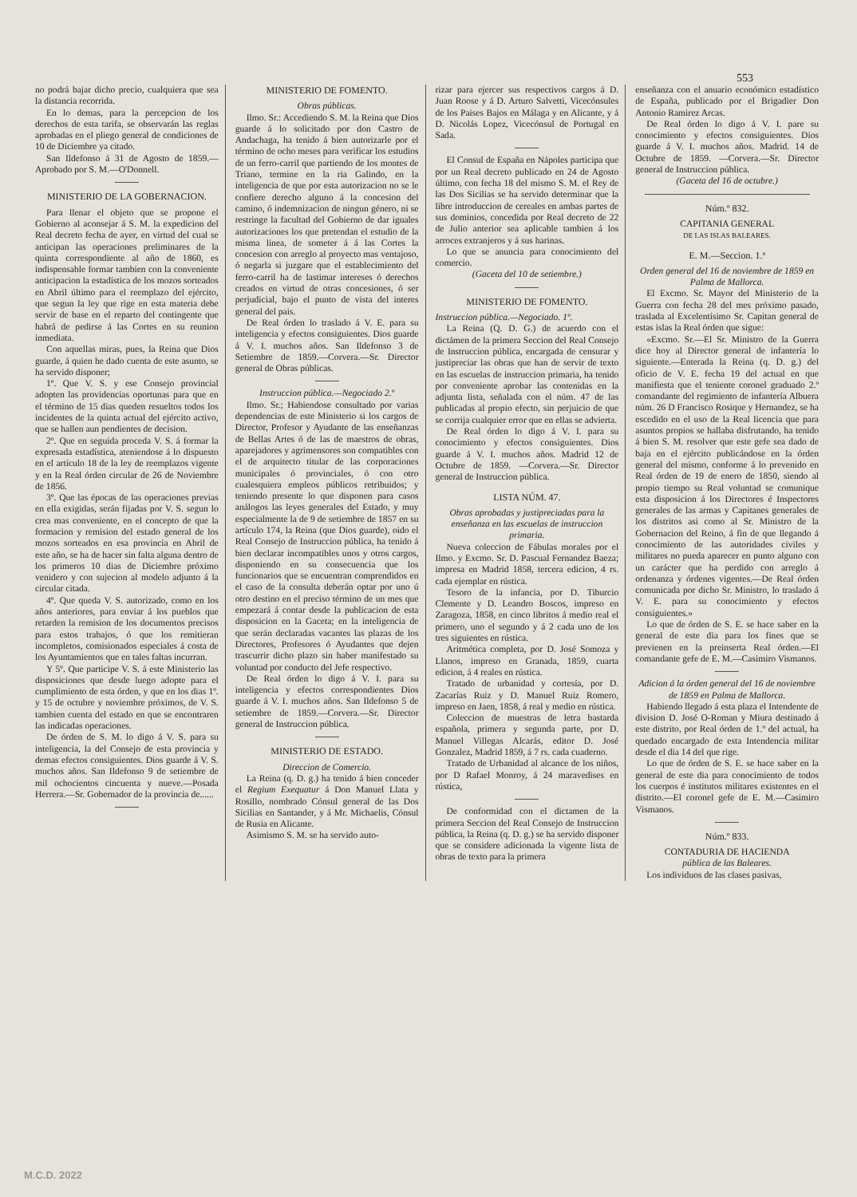553
no podrá bajar dicho precio, cualquiera que sea la distancia recorrida.
En lo demas, para la percepcion de los derechos de esta tarifa, se observarán las reglas aprobadas en el pliego general de condiciones de 10 de Diciembre ya citado.
San Ildefonso á 31 de Agosto de 1859.—Aprobado por S. M.—O'Donnell.
MINISTERIO DE LA GOBERNACION.
Para llenar el objeto que se propone el Gobierno al aconsejar á S. M. la expedicion del Real decreto fecha de ayer, en virtud del cual se anticipan las operaciones preliminares de la quinta correspondiente al año de 1860, es indispensable formar tambien con la conveniente anticipacion la estadística de los mozos sorteados en Abril último para el reemplazo del ejército, que segun la ley que rige en esta materia debe servir de base en el reparto del contingente que habrá de pedirse á las Cortes en su reunion inmediata.
Con aquellas miras, pues, la Reina que Dios guarde, á quien he dado cuenta de este asunto, se ha servido disponer;
1º. Que V. S. y ese Consejo provincial adopten las providencias oportunas para que en el término de 15 dias queden resueltos todos los incidentes de la quinta actual del ejército activo, que se hallen aun pendientes de decision.
2º. Que en seguida proceda V. S. á formar la expresada estadística, ateniendose á lo dispuesto en el artículo 18 de la ley de reemplazos vigente y en la Real órden circular de 26 de Noviembre de 1856.
3º. Que las épocas de las operaciones previas en ella exigidas, serán fijadas por V. S. segun lo crea mas conveniente, en el concepto de que la formacion y remision del estado general de los mozos sorteados en esa provincia en Abril de este año, se ha de hacer sin falta alguna dentro de los primeros 10 dias de Diciembre próximo venidero y con sujecion al modelo adjunto á la circular citada.
4º. Que queda V. S. autorizado, como en los años anteriores, para enviar á los pueblos que retarden la remision de los documentos precisos para estos trabajos, ó que los remitieran incompletos, comisionados especiales á costa de los Ayuntamientos que en tales faltas incurran.
Y 5º. Que participe V. S. á este Ministerio las disposiciones que desde luego adopte para el cumplimiento de esta órden, y que en los dias 1º. y 15 de octubre y noviembre próximos, de V. S. tambien cuenta del estado en que se encontraren las indicadas operaciones.
De órden de S. M. lo digo á V. S. para su inteligencia, la del Consejo de esta provincia y demas efectos consiguientes. Dios guarde á V. S. muchos años. San Ildefonso 9 de setiembre de mil ochocientos cincuenta y nueve.—Posada Herrera.—Sr. Gobernador de la provincia de......
MINISTERIO DE FOMENTO.
Obras públicas.
Ilmo. Sr.: Accediendo S. M. la Reina que Dios guarde á lo solicitado por don Castro de Andachaga, ha tenido á bien autorizarle por el término de ocho meses para verificar los estudios de un ferro-carril que partiendo de los montes de Triano, termine en la ria Galindo, en la inteligencia de que por esta autorizacion no se le confiere derecho alguno á la concesion del camino, ó indemnizacion de ningun género, ni se restringe la facultad del Gobierno de dar iguales autorizaciones los que pretendan el estudio de la misma linea, de someter á á las Cortes la concesion con arreglo al proyecto mas ventajoso, ó negarla si juzgare que el establecimiento del ferro-carril ha de lastimar intereses ó derechos creados en virtud de otras concesiones, ó ser perjudicial, bajo el punto de vista del interes general del pais.
De Real órden lo traslado á V. E. para su inteligencia y efectos consiguientes. Dios guarde á V. I. muchos años. San Ildefonso 3 de Setiembre de 1859.—Corvera.—Sr. Director general de Obras públicas.
Instruccion pública.—Negociado 2.º
Ilmo. Sr.; Habiendose consultado por varias dependencias de este Ministerio si los cargos de Director, Profesor y Ayudante de las enseñanzas de Bellas Artes ó de las de maestros de obras, aparejadores y agrimensores son compatibles con el de arquitecto titular de las corporaciones municipales ó provinciales, ó con otro cualesquiera empleos públicos retribuidos; y teniendo presente lo que disponen para casos análogos las leyes generales del Estado, y muy especialmente la de 9 de setiembre de 1857 en su artículo 174, la Reina (que Dios guarde), oido el Real Consejo de Instruccion pública, ha tenido á bien declarar incompatibles unos y otros cargos, disponiendo en su consecuencia que los funcionarios que se encuentran comprendidos en el caso de la consulta deberán optar por uno ú otro destino en el preciso término de un mes que empezará á contar desde la publicacion de esta disposicion en la Gaceta; en la inteligencia de que serán declaradas vacantes las plazas de los Directores, Profesores ó Ayudantes que dejen trascurrir dicho plazo sin haber manifestado su voluntad por conducto del Jefe respectivo.
De Real órden lo digo á V. I. para su inteligencia y efectos correspondientes Dios guarde á V. I. muchos años. San Ildefonso 5 de setiembre de 1859.—Corvera.—Sr. Director general de Instruccion pública.
MINISTERIO DE ESTADO.
Direccion de Comercio.
La Reina (q. D. g.) ha tenido á bien conceder el Regium Exequatur á Don Manuel Llata y Rosillo, nombrado Cónsul general de las Dos Sicilias en Santander, y á Mr. Michaelis, Cónsul de Rusia en Alicante.
Asimismo S. M. se ha servido auto-
rizar para ejercer sus respectivos cargos á D. Juan Roose y á D. Arturo Salvetti, Vicecónsules de los Paises Bajos en Málaga y en Alicante, y á D. Nicolás Lopez, Vicecónsul de Portugal en Sada.
El Consul de España en Nápoles participa que por un Real decreto publicado en 24 de Agosto último, con fecha 18 del mismo S. M. el Rey de las Dos Sicilias se ha servido determinar que la libre introduccion de cereales en ambas partes de sus dominios, concedida por Real decreto de 22 de Julio anterior sea aplicable tambien á los arroces extranjeros y á sus harinas.
Lo que se anuncia para conocimiento del comercio.
(Gaceta del 10 de setiembre.)
MINISTERIO DE FOMENTO.
Instruccion pública.—Negociado. 1º.
La Reina (Q. D. G.) de acuerdo con el dictámen de la primera Seccion del Real Consejo de Instruccion pública, encargada de censurar y justipreciar las obras que han de servir de texto en las escuelas de instruccion primaria, ha tenido por conveniente aprobar las contenidas en la adjunta lista, señalada con el núm. 47 de las publicadas al propio efecto, sin perjuicio de que se corrija cualquier error que en ellas se advierta.
De Real órden lo digo á V. I. para su conocimiento y efectos consiguientes. Dios guarde á V. I. muchos años. Madrid 12 de Octubre de 1859. —Corvera.—Sr. Director general de Instruccion pública.
LISTA NÚM. 47.
Obras aprobadas y justipreciadas para la enseñanza en las escuelas de instruccion primaria.
Nueva coleccion de Fábulas morales por el Ilmo. y Excmo. Sr. D. Pascual Fernandez Baeza; impresa en Madrid 1858, tercera edicion, 4 rs. cada ejemplar en rústica.
Tesoro de la infancia, por D. Tiburcio Clemente y D. Leandro Boscos, impreso en Zaragoza, 1858, en cinco libritos á medio real el primero, uno el segundo y á 2 cada uno de los tres siguientes en rústica.
Aritmética completa, por D. José Somoza y Llanos, impreso en Granada, 1859, cuarta edicion, á 4 reales en rústica.
Tratado de urbanidad y cortesía, por D. Zacarías Ruiz y D. Manuel Ruiz Romero, impreso en Jaen, 1858, á real y medio en rústica.
Coleccion de muestras de letra bastarda española, primera y segunda parte, por D. Manuel Villegas Alcarás, editor D. José Gonzalez, Madrid 1859, á 7 rs. cada cuaderno.
Tratado de Urbanidad al alcance de los niños, por D Rafael Monroy, á 24 maravedises en rústica,
De conformidad con el dictamen de la primera Seccion del Real Consejo de Instruccion pública, la Reina (q. D. g.) se ha servido disponer que se considere adicionada la vigente lista de obras de texto para la primera
enseñanza con el anuario económico estadístico de España, publicado por el Brigadier Don Antonio Ramirez Arcas.
De Real órden lo digo á V. I. pare su conocimiento y efectos consiguientes. Dios guarde á V. I. muchos años. Madrid. 14 de Octubre de 1859. —Corvera.—Sr. Director general de Instruccion pública.
(Gaceta del 16 de octubre.)
Núm.º 832.
CAPITANIA GENERAL
DE LAS ISLAS BALEARES.
E. M.—Seccion. 1.ª
Orden general del 16 de noviembre de 1859 en Palma de Mallorca.
El Excmo. Sr. Mayor del Ministerio de la Guerra con fecha 28 del mes próximo pasado, traslada al Excelentísimo Sr. Capitan general de estas islas la Real órden que sigue:
«Excmo. Sr.—El Sr. Ministro de la Guerra dice hoy al Director general de infantería lo siguiente.—Enterada la Reina (q. D. g.) del oficio de V. E. fecha 19 del actual en que manifiesta que el teniente coronel graduado 2.º comandante del regimiento de infantería Albuera núm. 26 D Francisco Rosique y Hernandez, se ha escedido en el uso de la Real licencia que para asuntos propios se hallaba disfrutando, ha tenido á bien S. M. resolver que este gefe sea dado de baja en el ejército publicándose en la órden general del mismo, conforme á lo prevenido en Real órden de 19 de enero de 1850, siendo al propio tiempo su Real voluntad se comunique esta disposicion á los Directores é Inspectores generales de las armas y Capitanes generales de los distritos asi como al Sr. Ministro de la Gobernacion del Reino, á fin de que llegando á conocimiento de las autoridades civiles y militares no pueda aparecer en punto alguno con un carácter que ha perdido con arreglo á ordenanza y órdenes vigentes.—De Real órden comunicada por dicho Sr. Ministro, lo traslado á V. E. para su conocimiento y efectos consiguientes.»
Lo que de órden de S. E. se hace saber en la general de este dia para los fines que se previenen en la preinserta Real órden.—El comandante gefe de E. M.—Casimiro Vismanos.
Adicion á la órden general del 16 de noviembre de 1859 en Palma de Mallorca.
Habiendo llegado á esta plaza el Intendente de division D. José O-Roman y Miura destinado á este distrito, por Real órden de 1.º del actual, ha quedado encargado de esta Intendencia militar desde el dia 14 del que rige.
Lo que de órden de S. E. se hace saber en la general de este dia para conocimiento de todos los cuerpos é institutos militares existentes en el distrito.—El coronel gefe de E. M.—Casimiro Vismanos.
Núm.º 833.
CONTADURIA DE HACIENDA
pública de las Baleares.
Los individuos de las clases pasivas,
M.C.D. 2022